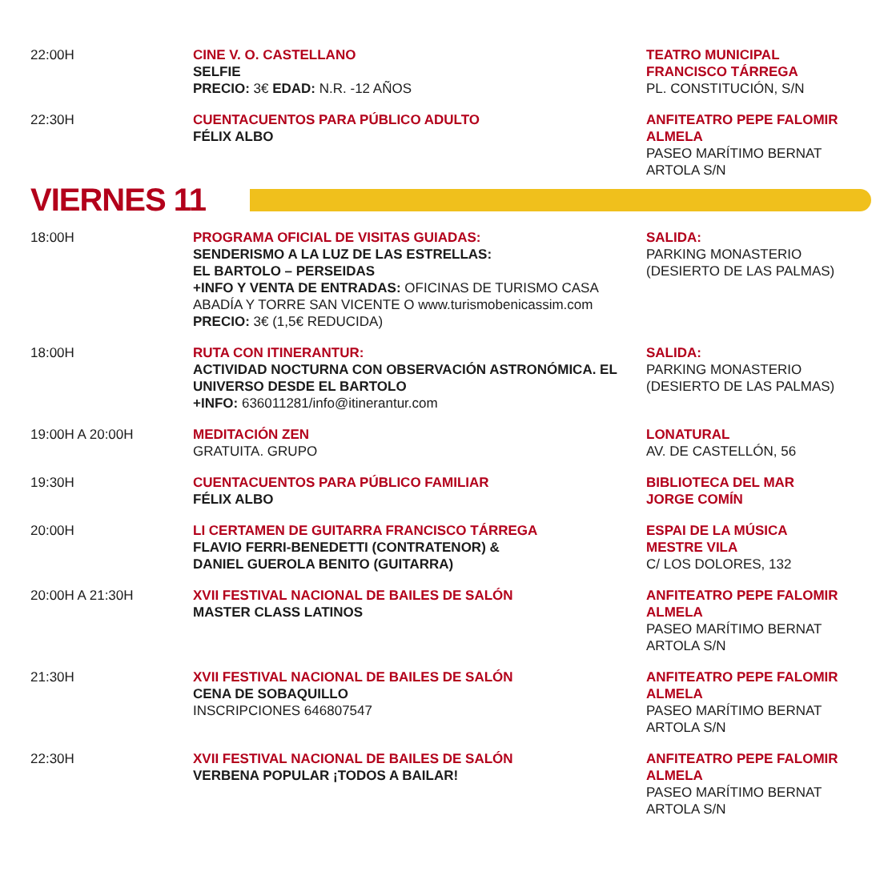| 22:00H | CINE V. O. CASTELLANO SELFIE PRECIO: 3€ EDAD: N.R. -12 AÑOS | TEATRO MUNICIPAL FRANCISCO TÁRREGA PL. CONSTITUCIÓN, S/N |
| 22:30H | CUENTACUENTOS PARA PÚBLICO ADULTO FÉLIX ALBO | ANFITEATRO PEPE FALOMIR ALMELA PASEO MARÍTIMO BERNAT ARTOLA S/N |
VIERNES 11
| 18:00H | PROGRAMA OFICIAL DE VISITAS GUIADAS: SENDERISMO A LA LUZ DE LAS ESTRELLAS: EL BARTOLO – PERSEIDAS +INFO Y VENTA DE ENTRADAS: OFICINAS DE TURISMO CASA ABADÍA Y TORRE SAN VICENTE O www.turismobenicassim.com PRECIO: 3€ (1,5€ REDUCIDA) | SALIDA: PARKING MONASTERIO (DESIERTO DE LAS PALMAS) |
| 18:00H | RUTA CON ITINERANTUR: ACTIVIDAD NOCTURNA CON OBSERVACIÓN ASTRONÓMICA. EL UNIVERSO DESDE EL BARTOLO +INFO: 636011281/info@itinerantur.com | SALIDA: PARKING MONASTERIO (DESIERTO DE LAS PALMAS) |
| 19:00H A 20:00H | MEDITACIÓN ZEN GRATUITA. GRUPO | LONATURAL AV. DE CASTELLÓN, 56 |
| 19:30H | CUENTACUENTOS PARA PÚBLICO FAMILIAR FÉLIX ALBO | BIBLIOTECA DEL MAR JORGE COMÍN |
| 20:00H | LI CERTAMEN DE GUITARRA FRANCISCO TÁRREGA FLAVIO FERRI-BENEDETTI (CONTRATENOR) & DANIEL GUEROLA BENITO (GUITARRA) | ESPAI DE LA MÚSICA MESTRE VILA C/ LOS DOLORES, 132 |
| 20:00H A 21:30H | XVII FESTIVAL NACIONAL DE BAILES DE SALÓN MASTER CLASS LATINOS | ANFITEATRO PEPE FALOMIR ALMELA PASEO MARÍTIMO BERNAT ARTOLA S/N |
| 21:30H | XVII FESTIVAL NACIONAL DE BAILES DE SALÓN CENA DE SOBAQUILLO INSCRIPCIONES 646807547 | ANFITEATRO PEPE FALOMIR ALMELA PASEO MARÍTIMO BERNAT ARTOLA S/N |
| 22:30H | XVII FESTIVAL NACIONAL DE BAILES DE SALÓN VERBENA POPULAR ¡TODOS A BAILAR! | ANFITEATRO PEPE FALOMIR ALMELA PASEO MARÍTIMO BERNAT ARTOLA S/N |